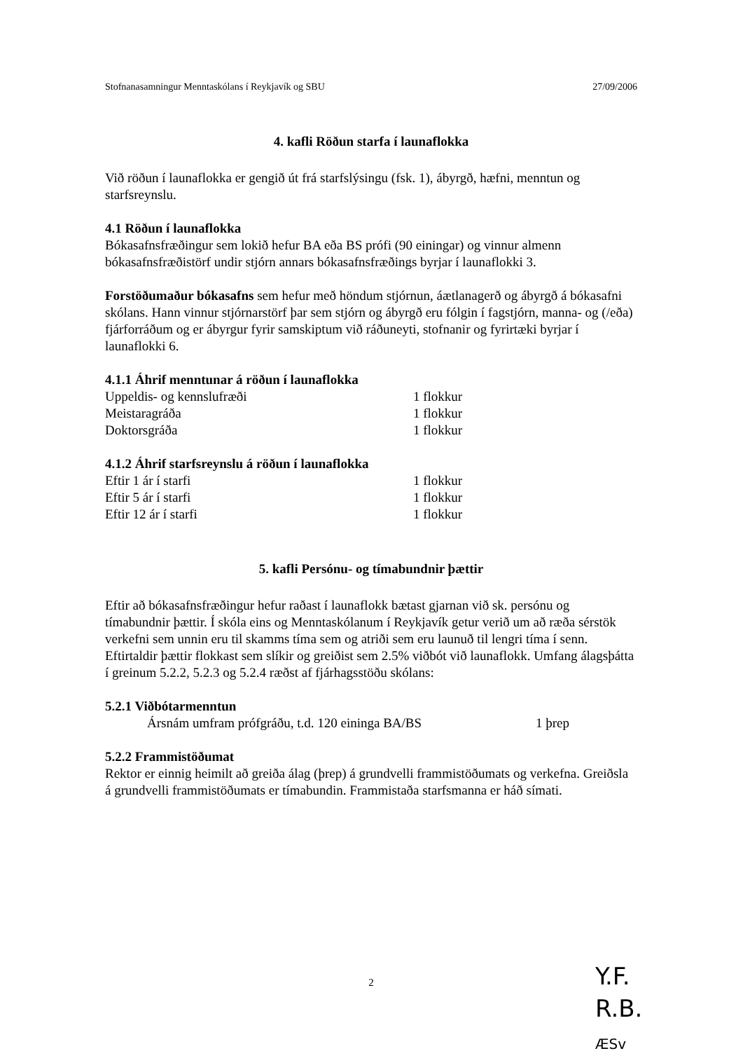Stofnanasamningur Menntaskólans í Reykjavík og SBU 27/09/2006
4. kafli Röðun starfa í launaflokka
Við röðun í launaflokka er gengið út frá starfslýsingu (fsk. 1), ábyrgð, hæfni, menntun og starfsreynslu.
4.1 Röðun í launaflokka
Bókasafnsfræðingur sem lokið hefur BA eða BS prófi (90 einingar) og vinnur almenn bókasafnsfræðistörf undir stjórn annars bókasafnsfræðings byrjar í launaflokki 3.
Forstöðumaður bókasafns sem hefur með höndum stjórnun, áætlanagerð og ábyrgð á bókasafni skólans. Hann vinnur stjórnarstörf þar sem stjórn og ábyrgð eru fólgin í fagstjórn, manna- og (/eða) fjárforráðum og er ábyrgur fyrir samskiptum við ráðuneyti, stofnanir og fyrirtæki byrjar í launaflokki 6.
4.1.1 Áhrif menntunar á röðun í launaflokka
| Uppeldis- og kennslufræði | 1 flokkur |
| Meistaragráða | 1 flokkur |
| Doktorsgráða | 1 flokkur |
4.1.2 Áhrif starfsreynslu á röðun í launaflokka
| Eftir 1 ár í starfi | 1 flokkur |
| Eftir 5 ár í starfi | 1 flokkur |
| Eftir 12 ár í starfi | 1 flokkur |
5. kafli Persónu- og tímabundnir þættir
Eftir að bókasafnsfræðingur hefur raðast í launaflokk bætast gjarnan við sk. persónu og tímabundnir þættir. Í skóla eins og Menntaskólanum í Reykjavík getur verið um að ræða sérstök verkefni sem unnin eru til skamms tíma sem og atriði sem eru launuð til lengri tíma í senn. Eftirtaldir þættir flokkast sem slíkir og greiðist sem 2.5% viðbót við launaflokk. Umfang álagsþátta í greinum 5.2.2, 5.2.3 og 5.2.4 ræðst af fjárhagsstöðu skólans:
5.2.1 Viðbótarmenntun
| | Ársnám umfram prófgráðu, t.d. 120 eininga BA/BS | 1 þrep |
5.2.2 Frammistöðumat
Rektor er einnig heimilt að greiða álag (þrep) á grundvelli frammistöðumats og verkefna. Greiðsla á grundvelli frammistöðumats er tímabundin. Frammistaða starfsmanna er háð símati.
2
Y.F.
R.B.
ÆSv